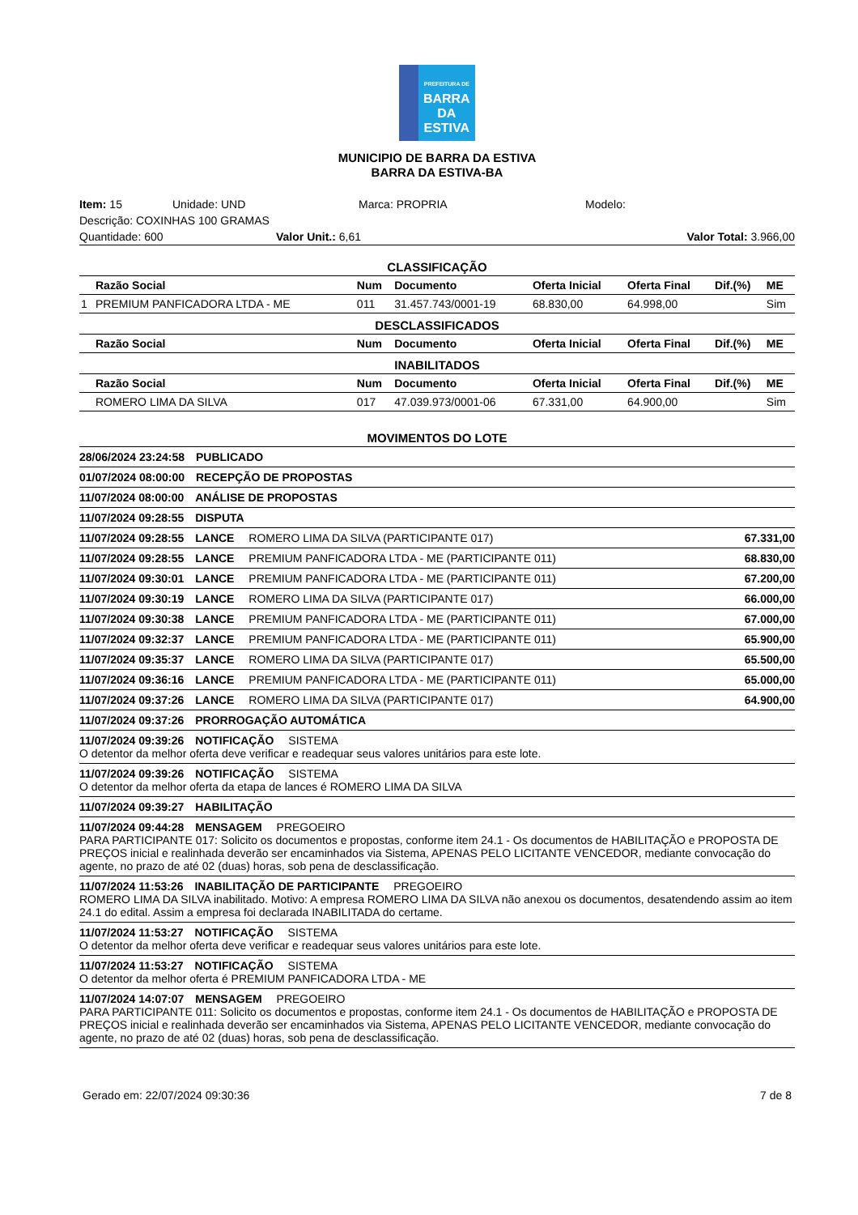PREFEITURA DE
BARRA DA
ESTIVA
MUNICIPIO DE BARRA DA ESTIVA
BARRA DA ESTIVA-BA
Item: 15 Unidade: UND Marca: PROPRIA Modelo:
Descrição: COXINHAS 100 GRAMAS
Quantidade: 600 Valor Unit.: 6,61 Valor Total: 3.966,00
CLASSIFICAÇÃO
| | Razão Social | Num | Documento | Oferta Inicial | Oferta Final | Dif.(%) | ME |
| --- | --- | --- | --- | --- | --- | --- | --- |
| 1 | PREMIUM PANFICADORA LTDA - ME | 011 | 31.457.743/0001-19 | 68.830,00 | 64.998,00 | | Sim |
| DESCLASSIFICADOS | | | | | | | |
| | Razão Social | Num | Documento | Oferta Inicial | Oferta Final | Dif.(%) | ME |
| INABILITADOS | | | | | | | |
| | Razão Social | Num | Documento | Oferta Inicial | Oferta Final | Dif.(%) | ME |
| | ROMERO LIMA DA SILVA | 017 | 47.039.973/0001-06 | 67.331,00 | 64.900,00 | | Sim |
MOVIMENTOS DO LOTE
28/06/2024 23:24:58 PUBLICADO
01/07/2024 08:00:00 RECEPÇÃO DE PROPOSTAS
11/07/2024 08:00:00 ANÁLISE DE PROPOSTAS
11/07/2024 09:28:55 DISPUTA
11/07/2024 09:28:55 LANCE ROMERO LIMA DA SILVA (PARTICIPANTE 017) 67.331,00
11/07/2024 09:28:55 LANCE PREMIUM PANFICADORA LTDA - ME (PARTICIPANTE 011) 68.830,00
11/07/2024 09:30:01 LANCE PREMIUM PANFICADORA LTDA - ME (PARTICIPANTE 011) 67.200,00
11/07/2024 09:30:19 LANCE ROMERO LIMA DA SILVA (PARTICIPANTE 017) 66.000,00
11/07/2024 09:30:38 LANCE PREMIUM PANFICADORA LTDA - ME (PARTICIPANTE 011) 67.000,00
11/07/2024 09:32:37 LANCE PREMIUM PANFICADORA LTDA - ME (PARTICIPANTE 011) 65.900,00
11/07/2024 09:35:37 LANCE ROMERO LIMA DA SILVA (PARTICIPANTE 017) 65.500,00
11/07/2024 09:36:16 LANCE PREMIUM PANFICADORA LTDA - ME (PARTICIPANTE 011) 65.000,00
11/07/2024 09:37:26 LANCE ROMERO LIMA DA SILVA (PARTICIPANTE 017) 64.900,00
11/07/2024 09:37:26 PRORROGAÇÃO AUTOMÁTICA
11/07/2024 09:39:26 NOTIFICAÇÃO SISTEMA
O detentor da melhor oferta deve verificar e readequar seus valores unitários para este lote.
11/07/2024 09:39:26 NOTIFICAÇÃO SISTEMA
O detentor da melhor oferta da etapa de lances é ROMERO LIMA DA SILVA
11/07/2024 09:39:27 HABILITAÇÃO
11/07/2024 09:44:28 MENSAGEM PREGOEIRO
PARA PARTICIPANTE 017: Solicito os documentos e propostas, conforme item 24.1 - Os documentos de HABILITAÇÃO e PROPOSTA DE PREÇOS inicial e realinhada deverão ser encaminhados via Sistema, APENAS PELO LICITANTE VENCEDOR, mediante convocação do agente, no prazo de até 02 (duas) horas, sob pena de desclassificação.
11/07/2024 11:53:26 INABILITAÇÃO DE PARTICIPANTE PREGOEIRO
ROMERO LIMA DA SILVA inabilitado. Motivo: A empresa ROMERO LIMA DA SILVA não anexou os documentos, desatendendo assim ao item 24.1 do edital. Assim a empresa foi declarada INABILITADA do certame.
11/07/2024 11:53:27 NOTIFICAÇÃO SISTEMA
O detentor da melhor oferta deve verificar e readequar seus valores unitários para este lote.
11/07/2024 11:53:27 NOTIFICAÇÃO SISTEMA
O detentor da melhor oferta é PREMIUM PANFICADORA LTDA - ME
11/07/2024 14:07:07 MENSAGEM PREGOEIRO
PARA PARTICIPANTE 011: Solicito os documentos e propostas, conforme item 24.1 - Os documentos de HABILITAÇÃO e PROPOSTA DE PREÇOS inicial e realinhada deverão ser encaminhados via Sistema, APENAS PELO LICITANTE VENCEDOR, mediante convocação do agente, no prazo de até 02 (duas) horas, sob pena de desclassificação.
Gerado em: 22/07/2024 09:30:36 7 de 8